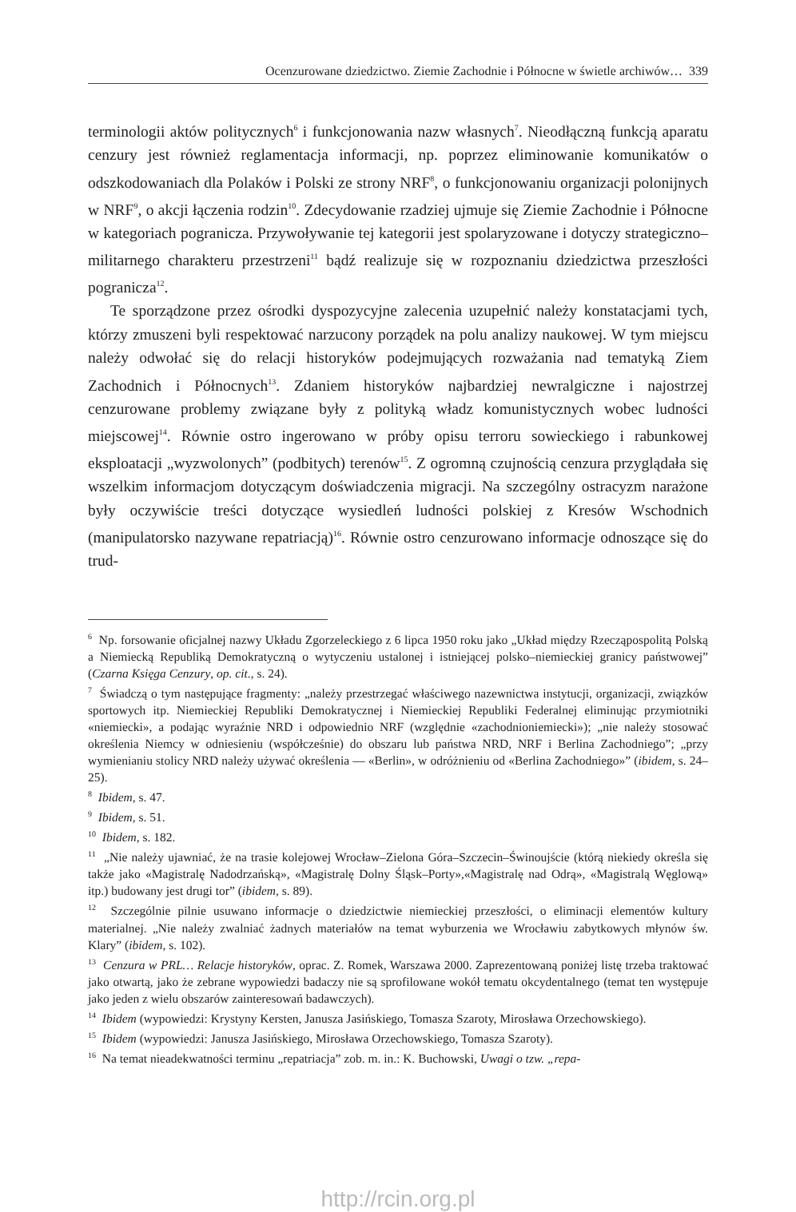Ocenzurowane dziedzictwo. Ziemie Zachodnie i Północne w świetle archiwów… 339
terminologii aktów politycznych<sup>6</sup> i funkcjonowania nazw własnych<sup>7</sup>. Nieodłączną funkcją aparatu cenzury jest również reglamentacja informacji, np. poprzez eliminowanie komunikatów o odszkodowaniach dla Polaków i Polski ze strony NRF<sup>8</sup>, o funkcjonowaniu organizacji polonijnych w NRF<sup>9</sup>, o akcji łączenia rodzin<sup>10</sup>. Zdecydowanie rzadziej ujmuje się Ziemie Zachodnie i Północne w kategoriach pogranicza. Przywoływanie tej kategorii jest spolaryzowane i dotyczy strategiczno–militarnego charakteru przestrzeni<sup>11</sup> bądź realizuje się w rozpoznaniu dziedzictwa przeszłości pogranicza<sup>12</sup>.
Te sporządzone przez ośrodki dyspozycyjne zalecenia uzupełnić należy konstatacjami tych, którzy zmuszeni byli respektować narzucony porządek na polu analizy naukowej. W tym miejscu należy odwołać się do relacji historyków podejmujących rozważania nad tematyką Ziem Zachodnich i Północnych<sup>13</sup>. Zdaniem historyków najbardziej newralgiczne i najostrzej cenzurowane problemy związane były z polityką władz komunistycznych wobec ludności miejscowej<sup>14</sup>. Równie ostro ingerowano w próby opisu terroru sowieckiego i rabunkowej eksploatacji „wyzwolonych” (podbitych) terenów<sup>15</sup>. Z ogromną czujnością cenzura przyglądała się wszelkim informacjom dotyczącym doświadczenia migracji. Na szczególny ostracyzm narażone były oczywiście treści dotyczące wysiedleń ludności polskiej z Kresów Wschodnich (manipulatorsko nazywane repatriacją)<sup>16</sup>. Równie ostro cenzurowano informacje odnoszące się do trud-
<sup>6</sup> Np. forsowanie oficjalnej nazwy Układu Zgorzeleckiego z 6 lipca 1950 roku jako „Układ między Rzecząpospolitą Polską a Niemiecką Republiką Demokratyczną o wytyczeniu ustalonej i istniejącej polsko–niemieckiej granicy państwowej” (Czarna Księga Cenzury, op. cit., s. 24).
<sup>7</sup> Świadczą o tym następujące fragmenty: „należy przestrzegać właściwego nazewnictwa instytucji, organizacji, związków sportowych itp. Niemieckiej Republiki Demokratycznej i Niemieckiej Republiki Federalnej eliminując przymiotniki «niemiecki», a podając wyraźnie NRD i odpowiednio NRF (względnie «zachodnioniemiecki»); „nie należy stosować określenia Niemcy w odniesieniu (współcześnie) do obszaru lub państwa NRD, NRF i Berlina Zachodniego”; „przy wymienianiu stolicy NRD należy używać określenia — «Berlin», w odróżnieniu od «Berlina Zachodniego»” (ibidem, s. 24–25).
<sup>8</sup> Ibidem, s. 47.
<sup>9</sup> Ibidem, s. 51.
<sup>10</sup> Ibidem, s. 182.
<sup>11</sup> „Nie należy ujawniać, że na trasie kolejowej Wrocław–Zielona Góra–Szczecin–Świnoujście (którą niekiedy określa się także jako «Magistralę Nadodrzańską», «Magistralę Dolny Śląsk–Porty»,«Magistralę nad Odrą», «Magistralą Węglową» itp.) budowany jest drugi tor” (ibidem, s. 89).
<sup>12</sup> Szczególnie pilnie usuwano informacje o dziedzictwie niemieckiej przeszłości, o eliminacji elementów kultury materialnej. „Nie należy zwalniać żadnych materiałów na temat wyburzenia we Wrocławiu zabytkowych młynów św. Klary” (ibidem, s. 102).
<sup>13</sup> Cenzura w PRL… Relacje historyków, oprac. Z. Romek, Warszawa 2000. Zaprezentowaną poniżej listę trzeba traktować jako otwartą, jako że zebrane wypowiedzi badaczy nie są sprofilowane wokół tematu okcydentalnego (temat ten występuje jako jeden z wielu obszarów zainteresowań badawczych).
<sup>14</sup> Ibidem (wypowiedzi: Krystyny Kersten, Janusza Jasińskiego, Tomasza Szaroty, Mirosława Orzechowskiego).
<sup>15</sup> Ibidem (wypowiedzi: Janusza Jasińskiego, Mirosława Orzechowskiego, Tomasza Szaroty).
<sup>16</sup> Na temat nieadekwatności terminu „repatriacja” zob. m. in.: K. Buchowski, Uwagi o tzw. „repa-
http://rcin.org.pl